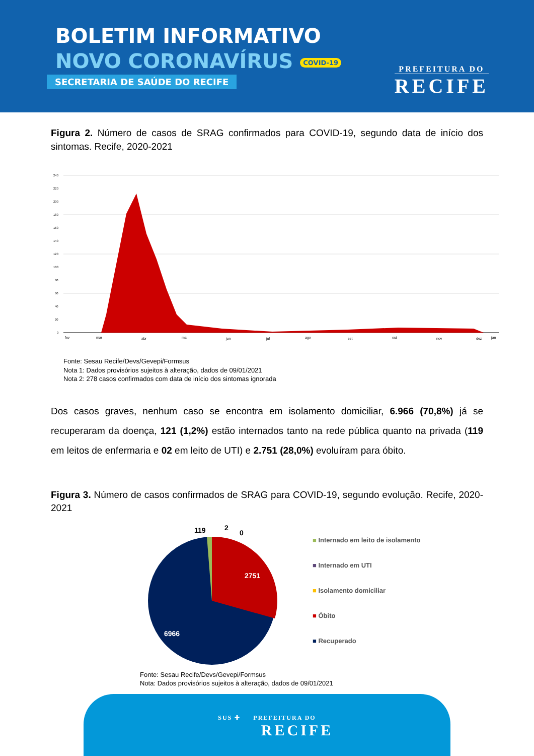BOLETIM INFORMATIVO
NOVO CORONAVÍRUS COVID-19
SECRETARIA DE SAÚDE DO RECIFE
PREFEITURA DO
RECIFE
Figura 2. Número de casos de SRAG confirmados para COVID-19, segundo data de início dos sintomas. Recife, 2020-2021
240
220
200
180
160
140
120
100
80
60
40
20
0
fev
mar
abr
mai
jun
jul
ago
set
out
nov
dez
jan
Fonte: Sesau Recife/Devs/Gevepi/Formsus
Nota 1: Dados provisórios sujeitos à alteração, dados de 09/01/2021
Nota 2: 278 casos confirmados com data de início dos sintomas ignorada
Dos casos graves, nenhum caso se encontra em isolamento domiciliar, 6.966 (70,8%) já se recuperaram da doença, 121 (1,2%) estão internados tanto na rede pública quanto na privada (119 em leitos de enfermaria e 02 em leito de UTI) e 2.751 (28,0%) evoluíram para óbito.
Figura 3. Número de casos confirmados de SRAG para COVID-19, segundo evolução. Recife, 2020-2021
119
2
0
2751
6966
■ Internado em leito de isolamento
■ Internado em UTI
■ Isolamento domiciliar
■ Óbito
■ Recuperado
Fonte: Sesau Recife/Devs/Gevepi/Formsus
Nota: Dados provisórios sujeitos à alteração, dados de 09/01/2021
SUS ✚ PREFEITURA DO
RECIFE